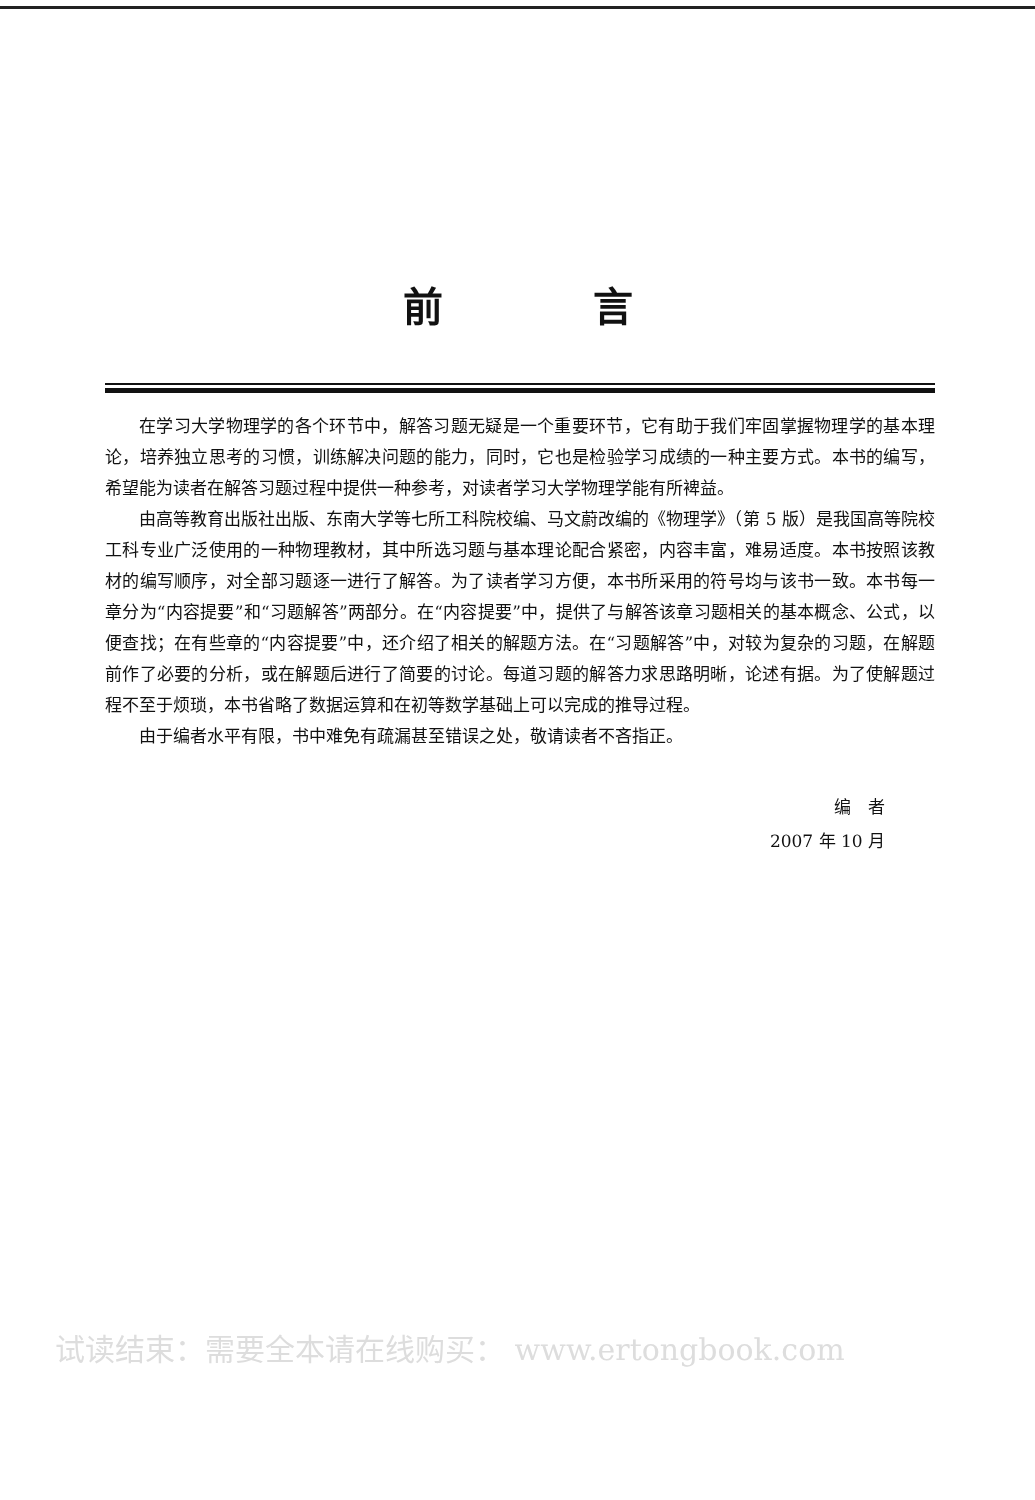前言
在学习大学物理学的各个环节中，解答习题无疑是一个重要环节，它有助于我们牢固掌握物理学的基本理论，培养独立思考的习惯，训练解决问题的能力，同时，它也是检验学习成绩的一种主要方式。本书的编写，希望能为读者在解答习题过程中提供一种参考，对读者学习大学物理学能有所裨益。
由高等教育出版社出版、东南大学等七所工科院校编、马文蔚改编的《物理学》（第 5 版）是我国高等院校工科专业广泛使用的一种物理教材，其中所选习题与基本理论配合紧密，内容丰富，难易适度。本书按照该教材的编写顺序，对全部习题逐一进行了解答。为了读者学习方便，本书所采用的符号均与该书一致。本书每一章分为“内容提要”和“习题解答”两部分。在“内容提要”中，提供了与解答该章习题相关的基本概念、公式，以便查找；在有些章的“内容提要”中，还介绍了相关的解题方法。在“习题解答”中，对较为复杂的习题，在解题前作了必要的分析，或在解题后进行了简要的讨论。每道习题的解答力求思路明晰，论述有据。为了使解题过程不至于烦琐，本书省略了数据运算和在初等数学基础上可以完成的推导过程。
由于编者水平有限，书中难免有疏漏甚至错误之处，敬请读者不吝指正。
编　者
2007 年 10 月
试读结束：需要全本请在线购买： www.ertongbook.com